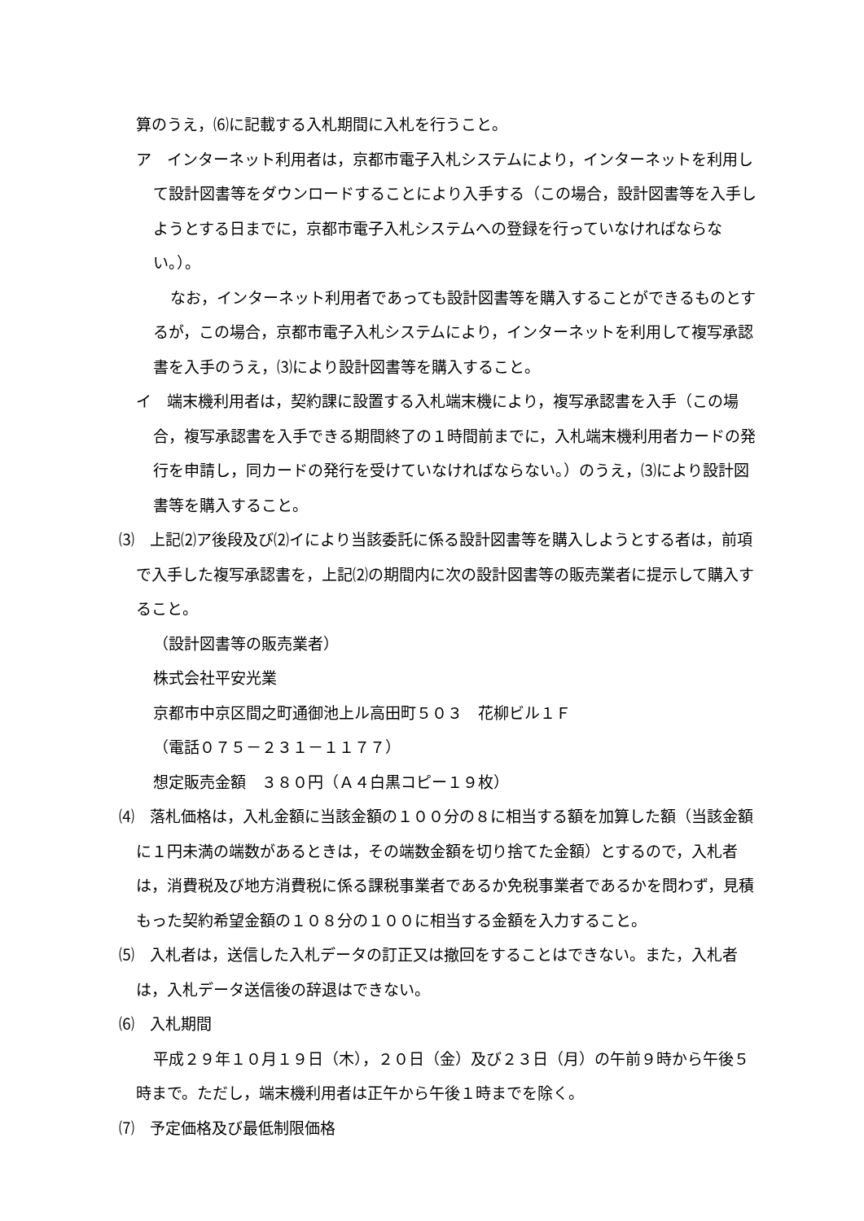算のうえ，⑹に記載する入札期間に入札を行うこと。
ア　インターネット利用者は，京都市電子入札システムにより，インターネットを利用して設計図書等をダウンロードすることにより入手する（この場合，設計図書等を入手しようとする日までに，京都市電子入札システムへの登録を行っていなければならない。）。
なお，インターネット利用者であっても設計図書等を購入することができるものとするが，この場合，京都市電子入札システムにより，インターネットを利用して複写承認書を入手のうえ，⑶により設計図書等を購入すること。
イ　端末機利用者は，契約課に設置する入札端末機により，複写承認書を入手（この場合，複写承認書を入手できる期間終了の１時間前までに，入札端末機利用者カードの発行を申請し，同カードの発行を受けていなければならない。）のうえ，⑶により設計図書等を購入すること。
⑶　上記⑵ア後段及び⑵イにより当該委託に係る設計図書等を購入しようとする者は，前項で入手した複写承認書を，上記⑵の期間内に次の設計図書等の販売業者に提示して購入すること。
（設計図書等の販売業者）
株式会社平安光業
京都市中京区間之町通御池上ル高田町５０３　花柳ビル１Ｆ
（電話０７５－２３１－１１７７）
想定販売金額　３８０円（Ａ４白黒コピー１９枚）
⑷　落札価格は，入札金額に当該金額の１００分の８に相当する額を加算した額（当該金額に１円未満の端数があるときは，その端数金額を切り捨てた金額）とするので，入札者は，消費税及び地方消費税に係る課税事業者であるか免税事業者であるかを問わず，見積もった契約希望金額の１０８分の１００に相当する金額を入力すること。
⑸　入札者は，送信した入札データの訂正又は撤回をすることはできない。また，入札者は，入札データ送信後の辞退はできない。
⑹　入札期間
平成２９年１０月１９日（木），２０日（金）及び２３日（月）の午前９時から午後５時まで。ただし，端末機利用者は正午から午後１時までを除く。
⑺　予定価格及び最低制限価格